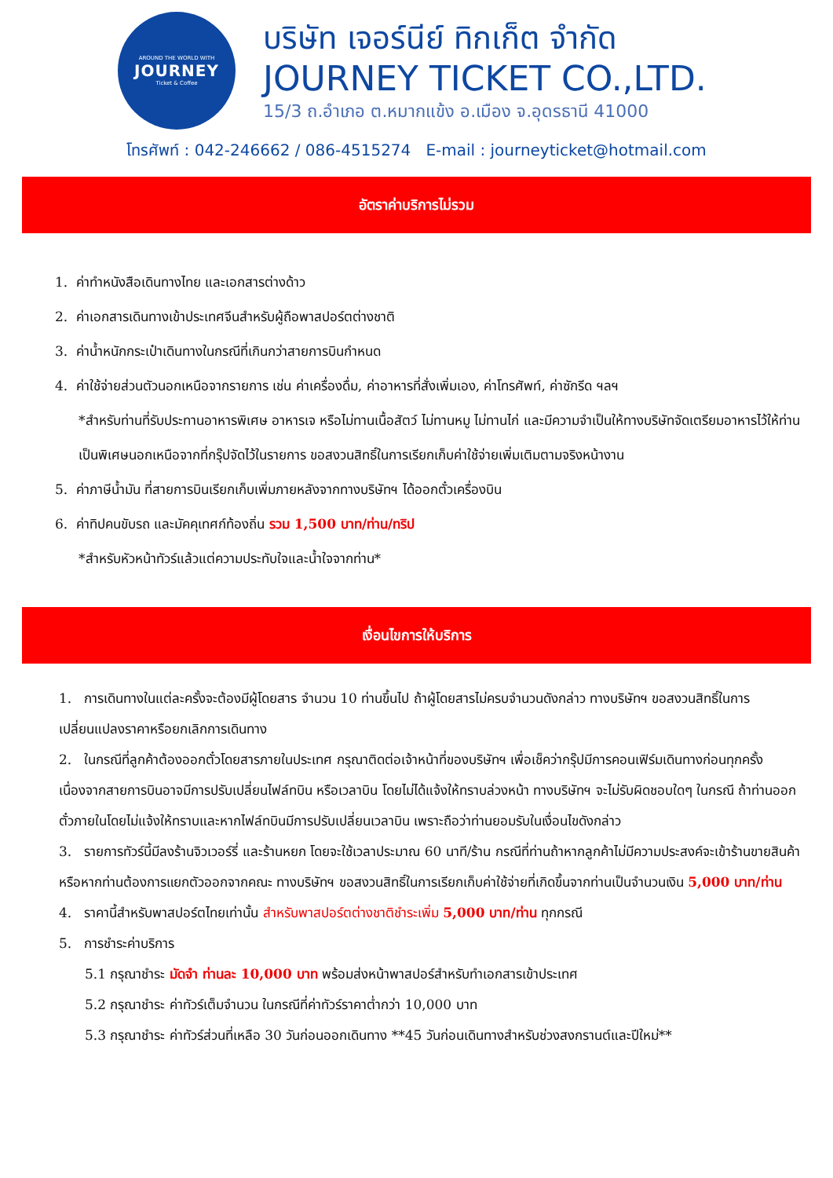AROUND THE WORLD WITH
JOURNEY
Ticket & Coffee
บริษัท เจอร์นีย์ ทิกเก็ต จำกัด
JOURNEY TICKET CO.,LTD.
15/3 ถ.อำเภอ ต.หมากแข้ง อ.เมือง จ.อุดรธานี 41000
โทรศัพท์ : 042-246662 / 086-4515274 E-mail : journeyticket@hotmail.com
อัตราค่าบริการไม่รวม
1. ค่าทำหนังสือเดินทางไทย และเอกสารต่างด้าว
2. ค่าเอกสารเดินทางเข้าประเทศจีนสำหรับผู้ถือพาสปอร์ตต่างชาติ
3. ค่าน้ำหนักกระเป๋าเดินทางในกรณีที่เกินกว่าสายการบินกำหนด
4. ค่าใช้จ่ายส่วนตัวนอกเหนือจากรายการ เช่น ค่าเครื่องดื่ม, ค่าอาหารที่สั่งเพิ่มเอง, ค่าโทรศัพท์, ค่าซักรีด ฯลฯ
*สำหรับท่านที่รับประทานอาหารพิเศษ อาหารเจ หรือไม่ทานเนื้อสัตว์ ไม่ทานหมู ไม่ทานไก่ และมีความจำเป็นให้ทางบริษัทจัดเตรียมอาหารไว้ให้ท่านเป็นพิเศษนอกเหนือจากที่กรุ๊ปจัดไว้ในรายการ ขอสงวนสิทธิ์ในการเรียกเก็บค่าใช้จ่ายเพิ่มเติมตามจริงหน้างาน
5. ค่าภาษีน้ำมัน ที่สายการบินเรียกเก็บเพิ่มภายหลังจากทางบริษัทฯ ได้ออกตั๋วเครื่องบิน
6. ค่าทิปคนขับรถ และมัคคุเทศก์ท้องถิ่น รวม 1,500 บาท/ท่าน/ทริป
*สำหรับหัวหน้าทัวร์แล้วแต่ความประทับใจและน้ำใจจากท่าน*
เงื่อนไขการให้บริการ
1. การเดินทางในแต่ละครั้งจะต้องมีผู้โดยสาร จำนวน 10 ท่านขึ้นไป ถ้าผู้โดยสารไม่ครบจำนวนดังกล่าว ทางบริษัทฯ ขอสงวนสิทธิ์ในการเปลี่ยนแปลงราคาหรือยกเลิกการเดินทาง
2. ในกรณีที่ลูกค้าต้องออกตั๋วโดยสารภายในประเทศ กรุณาติดต่อเจ้าหน้าที่ของบริษัทฯ เพื่อเช็คว่ากรุ๊ปมีการคอนเฟิร์มเดินทางก่อนทุกครั้ง เนื่องจากสายการบินอาจมีการปรับเปลี่ยนไฟล์ทบิน หรือเวลาบิน โดยไม่ได้แจ้งให้ทราบล่วงหน้า ทางบริษัทฯ จะไม่รับผิดชอบใดๆ ในกรณี ถ้าท่านออกตั๋วภายในโดยไม่แจ้งให้ทราบและหากไฟล์ทบินมีการปรับเปลี่ยนเวลาบิน เพราะถือว่าท่านยอมรับในเงื่อนไขดังกล่าว
3. รายการทัวร์นี้มีลงร้านจิวเวอร์รี่ และร้านหยก โดยจะใช้เวลาประมาณ 60 นาที/ร้าน กรณีที่ท่านถ้าหากลูกค้าไม่มีความประสงค์จะเข้าร้านขายสินค้า หรือหากท่านต้องการแยกตัวออกจากคณะ ทางบริษัทฯ ขอสงวนสิทธิ์ในการเรียกเก็บค่าใช้จ่ายที่เกิดขึ้นจากท่านเป็นจำนวนเงิน 5,000 บาท/ท่าน
4. ราคานี้สำหรับพาสปอร์ตไทยเท่านั้น สำหรับพาสปอร์ตต่างชาติชำระเพิ่ม 5,000 บาท/ท่าน ทุกกรณี
5. การชำระค่าบริการ
5.1 กรุณาชำระ มัดจำ ท่านละ 10,000 บาท พร้อมส่งหน้าพาสปอร์สำหรับทำเอกสารเข้าประเทศ
5.2 กรุณาชำระ ค่าทัวร์เต็มจำนวน ในกรณีที่ค่าทัวร์ราคาต่ำกว่า 10,000 บาท
5.3 กรุณาชำระ ค่าทัวร์ส่วนที่เหลือ 30 วันก่อนออกเดินทาง **45 วันก่อนเดินทางสำหรับช่วงสงกรานต์และปีใหม่**